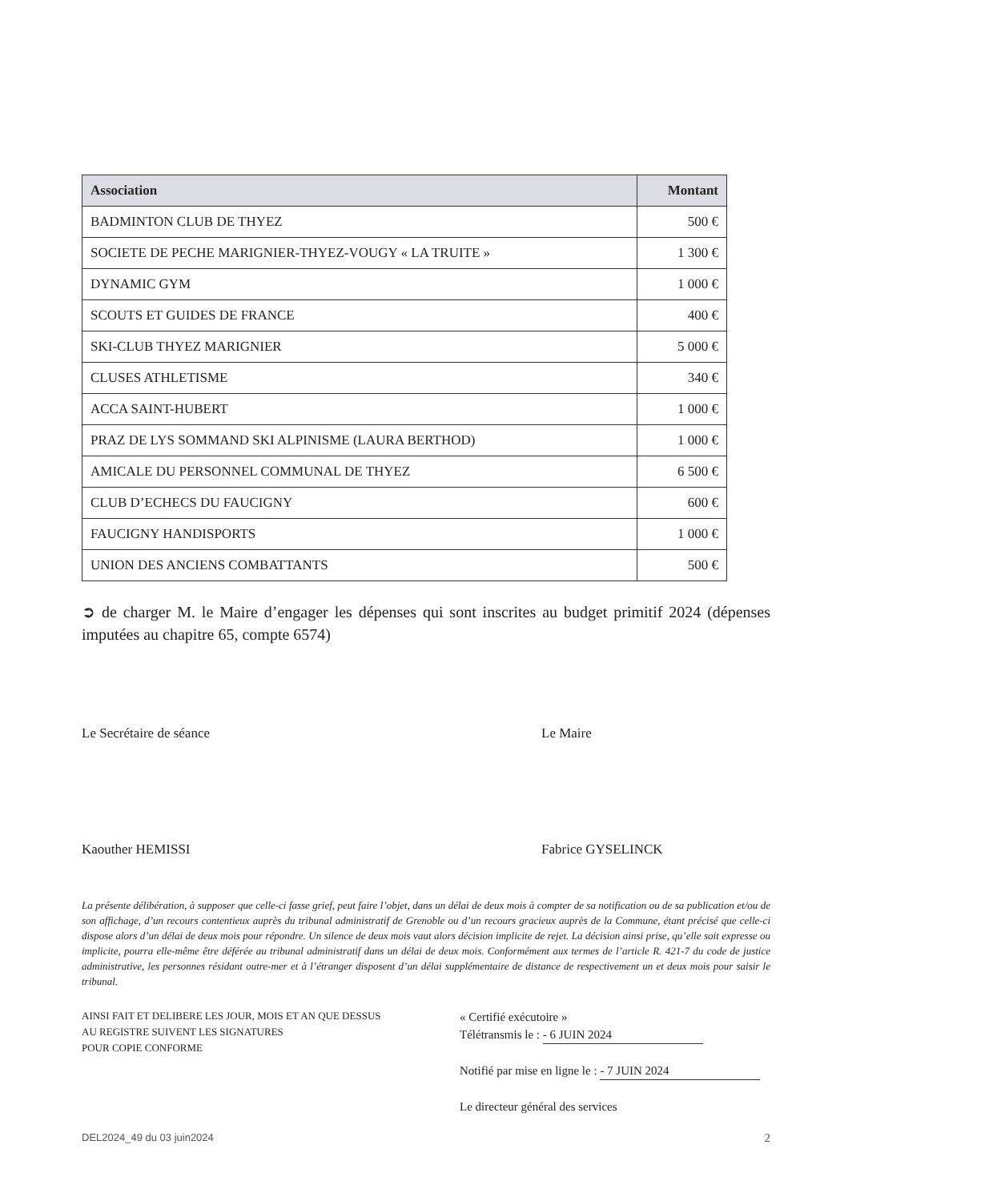| Association | Montant |
| --- | --- |
| BADMINTON CLUB DE THYEZ | 500 € |
| SOCIETE DE PECHE MARIGNIER-THYEZ-VOUGY « LA TRUITE » | 1 300 € |
| DYNAMIC GYM | 1 000 € |
| SCOUTS ET GUIDES DE FRANCE | 400 € |
| SKI-CLUB THYEZ MARIGNIER | 5 000 € |
| CLUSES ATHLETISME | 340 € |
| ACCA SAINT-HUBERT | 1 000 € |
| PRAZ DE LYS SOMMAND SKI ALPINISME (LAURA BERTHOD) | 1 000 € |
| AMICALE DU PERSONNEL COMMUNAL DE THYEZ | 6 500 € |
| CLUB D’ECHECS DU FAUCIGNY | 600 € |
| FAUCIGNY HANDISPORTS | 1 000 € |
| UNION DES ANCIENS COMBATTANTS | 500 € |
➲ de charger M. le Maire d’engager les dépenses qui sont inscrites au budget primitif 2024 (dépenses imputées au chapitre 65, compte 6574)
Le Secrétaire de séance
Kaouther HEMISSI
Le Maire
Fabrice GYSELINCK
La présente délibération, à supposer que celle-ci fasse grief, peut faire l’objet, dans un délai de deux mois à compter de sa notification ou de sa publication et/ou de son affichage, d’un recours contentieux auprès du tribunal administratif de Grenoble ou d’un recours gracieux auprès de la Commune, étant précisé que celle-ci dispose alors d’un délai de deux mois pour répondre. Un silence de deux mois vaut alors décision implicite de rejet. La décision ainsi prise, qu’elle soit expresse ou implicite, pourra elle-même être déférée au tribunal administratif dans un délai de deux mois. Conformément aux termes de l’article R. 421-7 du code de justice administrative, les personnes résidant outre-mer et à l’étranger disposent d’un délai supplémentaire de distance de respectivement un et deux mois pour saisir le tribunal.
AINSI FAIT ET DELIBERE LES JOUR, MOIS ET AN QUE DESSUS
AU REGISTRE SUIVENT LES SIGNATURES
POUR COPIE CONFORME
« Certifié exécutoire »
Télétransmis le : - 6 JUIN 2024
Notifié par mise en ligne le : - 7 JUIN 2024
Le directeur général des services
DEL2024_49 du 03 juin2024 2